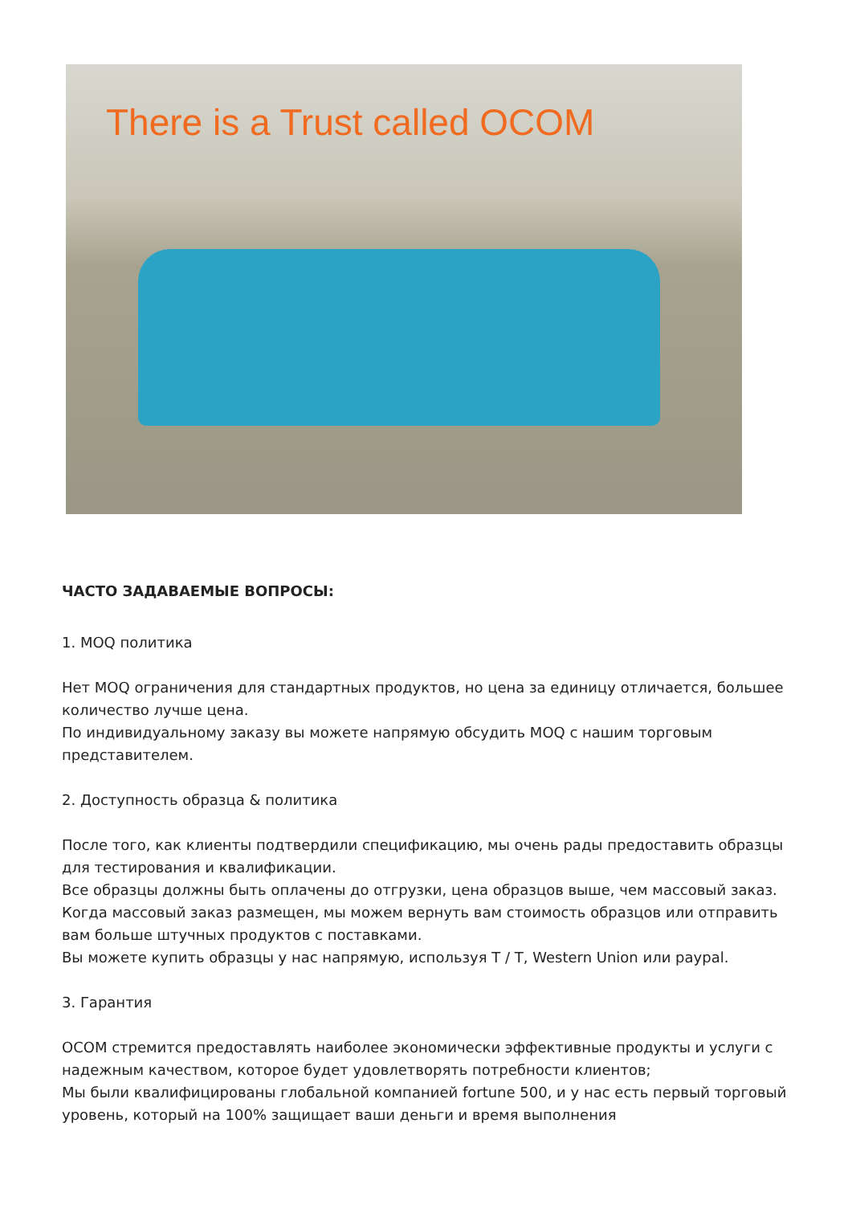There is a Trust called OCOM
ЧАСТО ЗАДАВАЕМЫЕ ВОПРОСЫ:
1. MOQ политика
Нет MOQ ограничения для стандартных продуктов, но цена за единицу отличается, большее количество лучше цена.
По индивидуальному заказу вы можете напрямую обсудить MOQ с нашим торговым представителем.
2. Доступность образца & политика
После того, как клиенты подтвердили спецификацию, мы очень рады предоставить образцы для тестирования и квалификации.
Все образцы должны быть оплачены до отгрузки, цена образцов выше, чем массовый заказ. Когда массовый заказ размещен, мы можем вернуть вам стоимость образцов или отправить вам больше штучных продуктов с поставками.
Вы можете купить образцы у нас напрямую, используя T / T, Western Union или paypal.
3. Гарантия
OCOM стремится предоставлять наиболее экономически эффективные продукты и услуги с надежным качеством, которое будет удовлетворять потребности клиентов;
Мы были квалифицированы глобальной компанией fortune 500, и у нас есть первый торговый уровень, который на 100% защищает ваши деньги и время выполнения